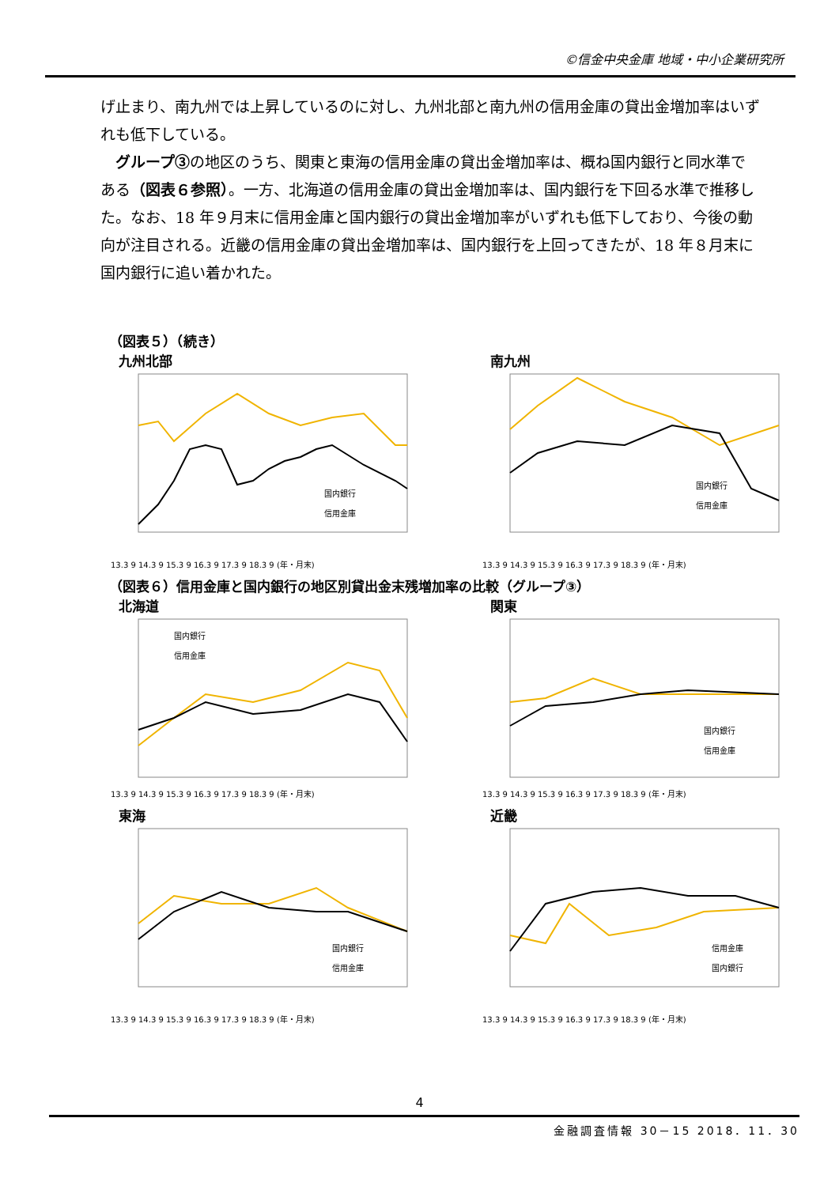©信金中央金庫 地域・中小企業研究所
げ止まり、南九州では上昇しているのに対し、九州北部と南九州の信用金庫の貸出金増加率はいずれも低下している。
　グループ③の地区のうち、関東と東海の信用金庫の貸出金増加率は、概ね国内銀行と同水準である（図表６参照）。一方、北海道の信用金庫の貸出金増加率は、国内銀行を下回る水準で推移した。なお、18 年９月末に信用金庫と国内銀行の貸出金増加率がいずれも低下しており、今後の動向が注目される。近畿の信用金庫の貸出金増加率は、国内銀行を上回ってきたが、18 年８月末に国内銀行に追い着かれた。
（図表５）（続き）
九州北部
13.3 9 14.3 9 15.3 9 16.3 9 17.3 9 18.3 9 (年・月末)
国内銀行
信用金庫
南九州
13.3 9 14.3 9 15.3 9 16.3 9 17.3 9 18.3 9 (年・月末)
国内銀行
信用金庫
（図表６）信用金庫と国内銀行の地区別貸出金末残増加率の比較（グループ③）
北海道
13.3 9 14.3 9 15.3 9 16.3 9 17.3 9 18.3 9 (年・月末)
国内銀行
信用金庫
関東
13.3 9 14.3 9 15.3 9 16.3 9 17.3 9 18.3 9 (年・月末)
国内銀行
信用金庫
東海
13.3 9 14.3 9 15.3 9 16.3 9 17.3 9 18.3 9 (年・月末)
国内銀行
信用金庫
近畿
13.3 9 14.3 9 15.3 9 16.3 9 17.3 9 18.3 9 (年・月末)
信用金庫
国内銀行
4
金融調査情報 30－15 2018．11．30